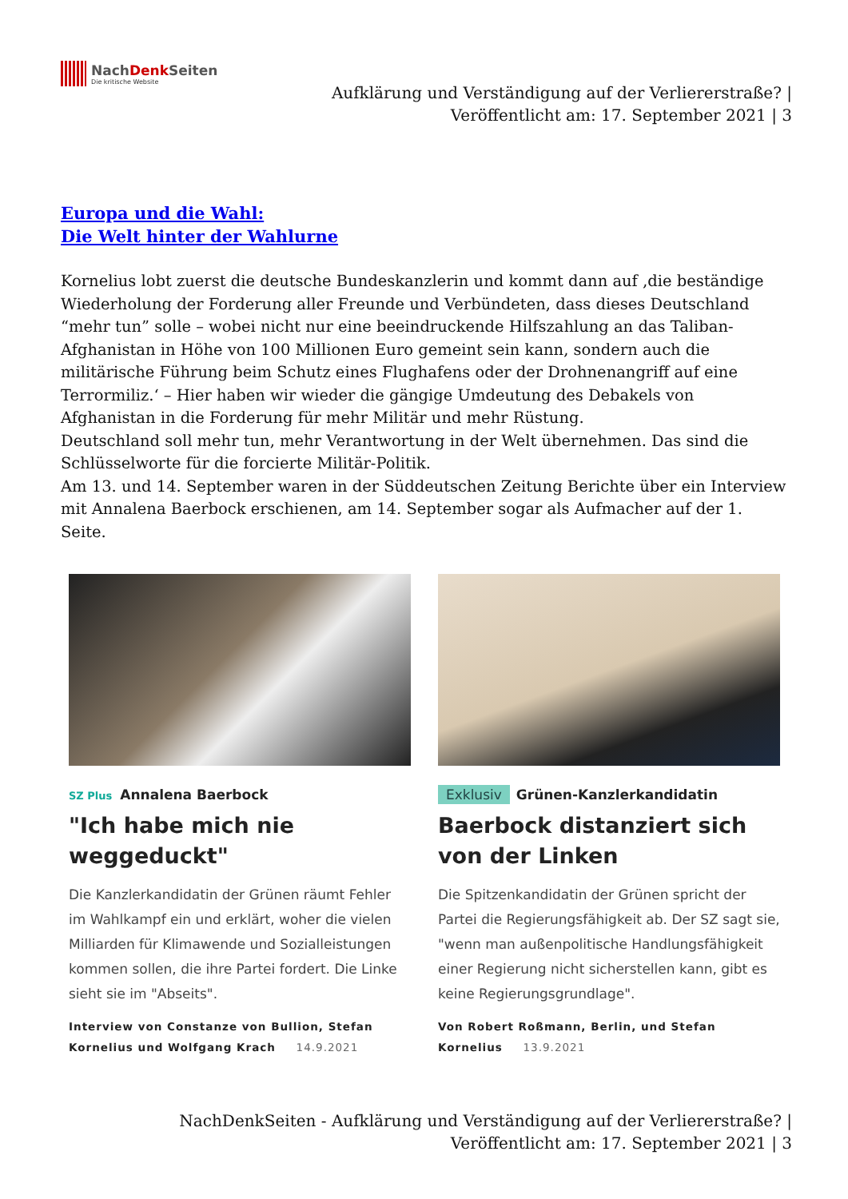NachDenk Seiten
Die kritische Website
Aufklärung und Verständigung auf der Verliererstraße? |
Veröffentlicht am: 17. September 2021 | 3
Europa und die Wahl:
Die Welt hinter der Wahlurne
Kornelius lobt zuerst die deutsche Bundeskanzlerin und kommt dann auf ‚die beständige Wiederholung der Forderung aller Freunde und Verbündeten, dass dieses Deutschland “mehr tun” solle – wobei nicht nur eine beeindruckende Hilfszahlung an das Taliban-Afghanistan in Höhe von 100 Millionen Euro gemeint sein kann, sondern auch die militärische Führung beim Schutz eines Flughafens oder der Drohnenangriff auf eine Terrormiliz.‘ – Hier haben wir wieder die gängige Umdeutung des Debakels von Afghanistan in die Forderung für mehr Militär und mehr Rüstung.
Deutschland soll mehr tun, mehr Verantwortung in der Welt übernehmen. Das sind die Schlüsselworte für die forcierte Militär-Politik.
Am 13. und 14. September waren in der Süddeutschen Zeitung Berichte über ein Interview mit Annalena Baerbock erschienen, am 14. September sogar als Aufmacher auf der 1. Seite.
SZ Plus Annalena Baerbock
"Ich habe mich nie weggeduckt"
Die Kanzlerkandidatin der Grünen räumt Fehler im Wahlkampf ein und erklärt, woher die vielen Milliarden für Klimawende und Sozialleistungen kommen sollen, die ihre Partei fordert. Die Linke sieht sie im "Abseits".
Interview von Constanze von Bullion, Stefan Kornelius und Wolfgang Krach 14.9.2021
Exklusiv Grünen-Kanzlerkandidatin
Baerbock distanziert sich von der Linken
Die Spitzenkandidatin der Grünen spricht der Partei die Regierungsfähigkeit ab. Der SZ sagt sie, "wenn man außenpolitische Handlungsfähigkeit einer Regierung nicht sicherstellen kann, gibt es keine Regierungsgrundlage".
Von Robert Roßmann, Berlin, und Stefan Kornelius 13.9.2021
NachDenkSeiten - Aufklärung und Verständigung auf der Verliererstraße? | Veröffentlicht am: 17. September 2021 | 3